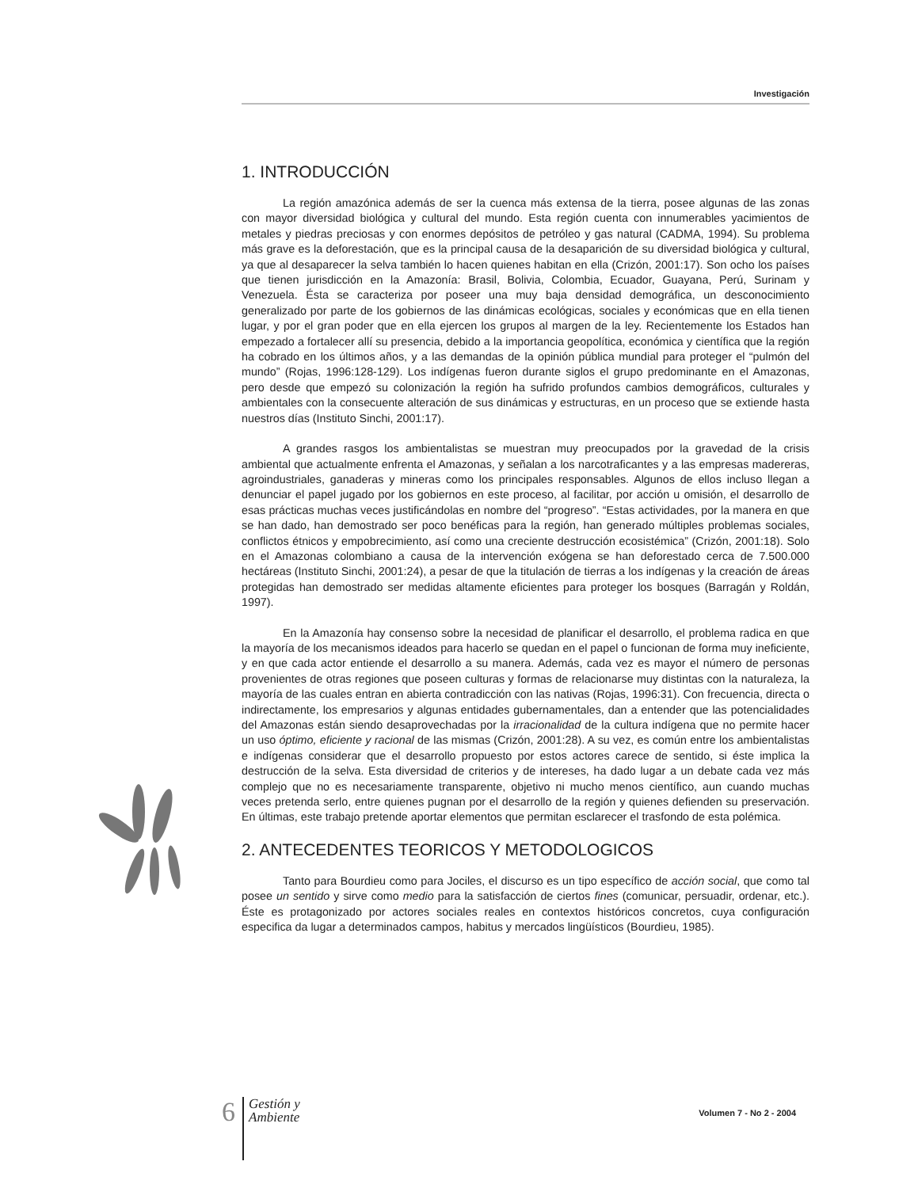Investigación
1. INTRODUCCIÓN
La región amazónica además de ser la cuenca más extensa de la tierra, posee algunas de las zonas con mayor diversidad biológica y cultural del mundo. Esta región cuenta con innumerables yacimientos de metales y piedras preciosas y con enormes depósitos de petróleo y gas natural (CADMA, 1994). Su problema más grave es la deforestación, que es la principal causa de la desaparición de su diversidad biológica y cultural, ya que al desaparecer la selva también lo hacen quienes habitan en ella (Crizón, 2001:17). Son ocho los países que tienen jurisdicción en la Amazonía: Brasil, Bolivia, Colombia, Ecuador, Guayana, Perú, Surinam y Venezuela. Ésta se caracteriza por poseer una muy baja densidad demográfica, un desconocimiento generalizado por parte de los gobiernos de las dinámicas ecológicas, sociales y económicas que en ella tienen lugar, y por el gran poder que en ella ejercen los grupos al margen de la ley. Recientemente los Estados han empezado a fortalecer allí su presencia, debido a la importancia geopolítica, económica y científica que la región ha cobrado en los últimos años, y a las demandas de la opinión pública mundial para proteger el “pulmón del mundo” (Rojas, 1996:128-129). Los indígenas fueron durante siglos el grupo predominante en el Amazonas, pero desde que empezó su colonización la región ha sufrido profundos cambios demográficos, culturales y ambientales con la consecuente alteración de sus dinámicas y estructuras, en un proceso que se extiende hasta nuestros días (Instituto Sinchi, 2001:17).
A grandes rasgos los ambientalistas se muestran muy preocupados por la gravedad de la crisis ambiental que actualmente enfrenta el Amazonas, y señalan a los narcotraficantes y a las empresas madereras, agroindustriales, ganaderas y mineras como los principales responsables. Algunos de ellos incluso llegan a denunciar el papel jugado por los gobiernos en este proceso, al facilitar, por acción u omisión, el desarrollo de esas prácticas muchas veces justificándolas en nombre del “progreso”. “Estas actividades, por la manera en que se han dado, han demostrado ser poco benéficas para la región, han generado múltiples problemas sociales, conflictos étnicos y empobrecimiento, así como una creciente destrucción ecosistémica” (Crizón, 2001:18). Solo en el Amazonas colombiano a causa de la intervención exógena se han deforestado cerca de 7.500.000 hectáreas (Instituto Sinchi, 2001:24), a pesar de que la titulación de tierras a los indígenas y la creación de áreas protegidas han demostrado ser medidas altamente eficientes para proteger los bosques (Barragán y Roldán, 1997).
En la Amazonía hay consenso sobre la necesidad de planificar el desarrollo, el problema radica en que la mayoría de los mecanismos ideados para hacerlo se quedan en el papel o funcionan de forma muy ineficiente, y en que cada actor entiende el desarrollo a su manera. Además, cada vez es mayor el número de personas provenientes de otras regiones que poseen culturas y formas de relacionarse muy distintas con la naturaleza, la mayoría de las cuales entran en abierta contradicción con las nativas (Rojas, 1996:31). Con frecuencia, directa o indirectamente, los empresarios y algunas entidades gubernamentales, dan a entender que las potencialidades del Amazonas están siendo desaprovechadas por la irracionalidad de la cultura indígena que no permite hacer un uso óptimo, eficiente y racional de las mismas (Crizón, 2001:28). A su vez, es común entre los ambientalistas e indígenas considerar que el desarrollo propuesto por estos actores carece de sentido, si éste implica la destrucción de la selva. Esta diversidad de criterios y de intereses, ha dado lugar a un debate cada vez más complejo que no es necesariamente transparente, objetivo ni mucho menos científico, aun cuando muchas veces pretenda serlo, entre quienes pugnan por el desarrollo de la región y quienes defienden su preservación. En últimas, este trabajo pretende aportar elementos que permitan esclarecer el trasfondo de esta polémica.
2. ANTECEDENTES TEORICOS Y METODOLOGICOS
Tanto para Bourdieu como para Jociles, el discurso es un tipo específico de acción social, que como tal posee un sentido y sirve como medio para la satisfacción de ciertos fines (comunicar, persuadir, ordenar, etc.). Éste es protagonizado por actores sociales reales en contextos históricos concretos, cuya configuración especifica da lugar a determinados campos, habitus y mercados lingüísticos (Bourdieu, 1985).
6
Gestión y
Ambiente
Volumen 7 - No 2 - 2004